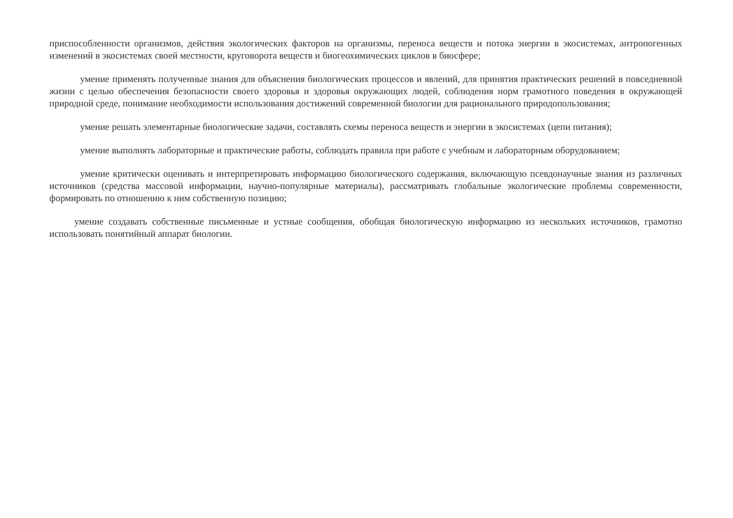приспособленности организмов, действия экологических факторов на организмы, переноса веществ и потока энергии в экосистемах, антропогенных изменений в экосистемах своей местности, круговорота веществ и биогеохимических циклов в биосфере;
умение применять полученные знания для объяснения биологических процессов и явлений, для принятия практических решений в повседневной жизни с целью обеспечения безопасности своего здоровья и здоровья окружающих людей, соблюдения норм грамотного поведения в окружающей природной среде, понимание необходимости использования достижений современной биологии для рационального природопользования;
умение решать элементарные биологические задачи, составлять схемы переноса веществ и энергии в экосистемах (цепи питания);
умение выполнять лабораторные и практические работы, соблюдать правила при работе с учебным и лабораторным оборудованием;
умение критически оценивать и интерпретировать информацию биологического содержания, включающую псевдонаучные знания из различных источников (средства массовой информации, научно-популярные материалы), рассматривать глобальные экологические проблемы современности, формировать по отношению к ним собственную позицию;
умение создавать собственные письменные и устные сообщения, обобщая биологическую информацию из нескольких источников, грамотно использовать понятийный аппарат биологии.